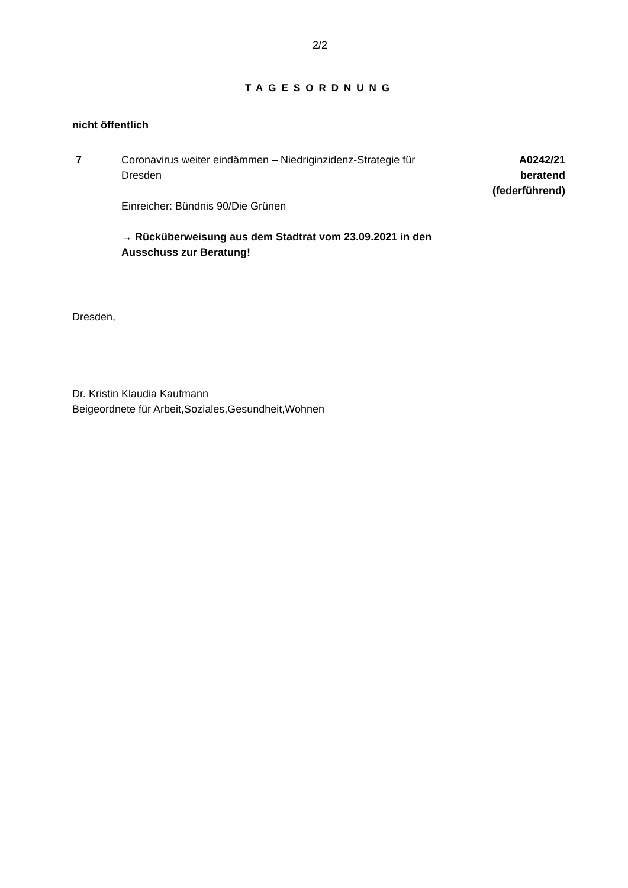2/2
TAGESORDNUNG
nicht öffentlich
7 Coronavirus weiter eindämmen – Niedriginzidenz-Strategie für Dresden
Einreicher: Bündnis 90/Die Grünen
→ Rücküberweisung aus dem Stadtrat vom 23.09.2021 in den Ausschuss zur Beratung!
A0242/21
beratend
(federführend)
Dresden,
Dr. Kristin Klaudia Kaufmann
Beigeordnete für Arbeit,Soziales,Gesundheit,Wohnen